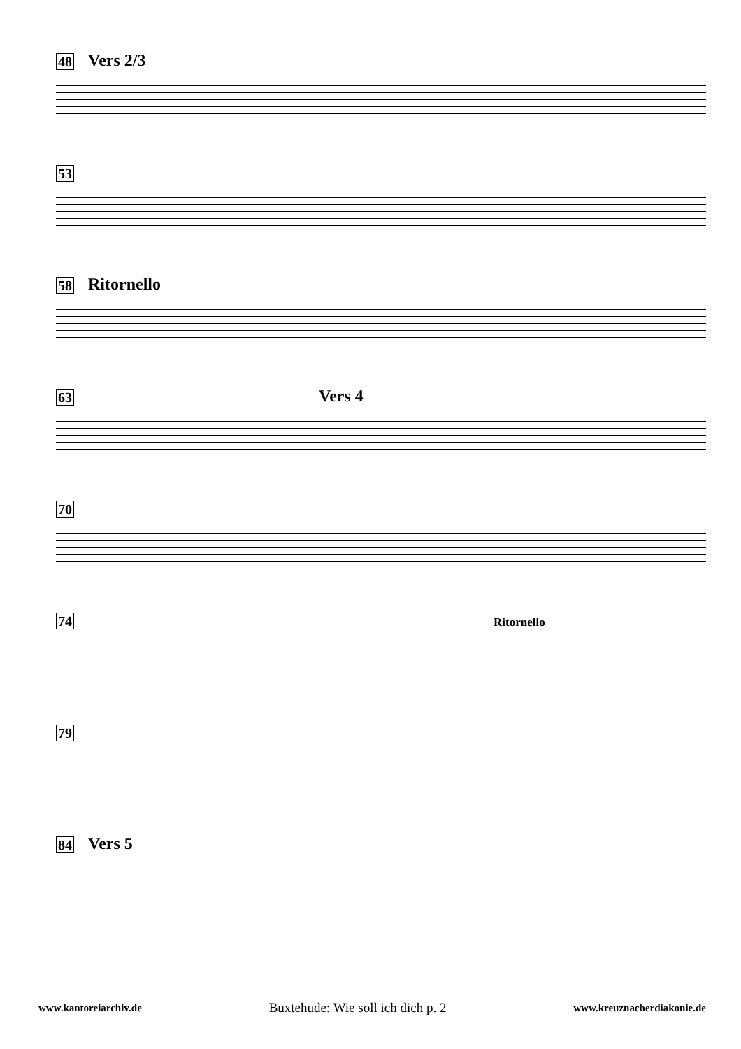48 Vers 2/3
53
58 Ritornello
63 Vers 4
70
74 Ritornello
79
84 Vers 5
www.kantoreiarchiv.de Buxtehude: Wie soll ich dich p. 2 www.kreuznacherdiakonie.de